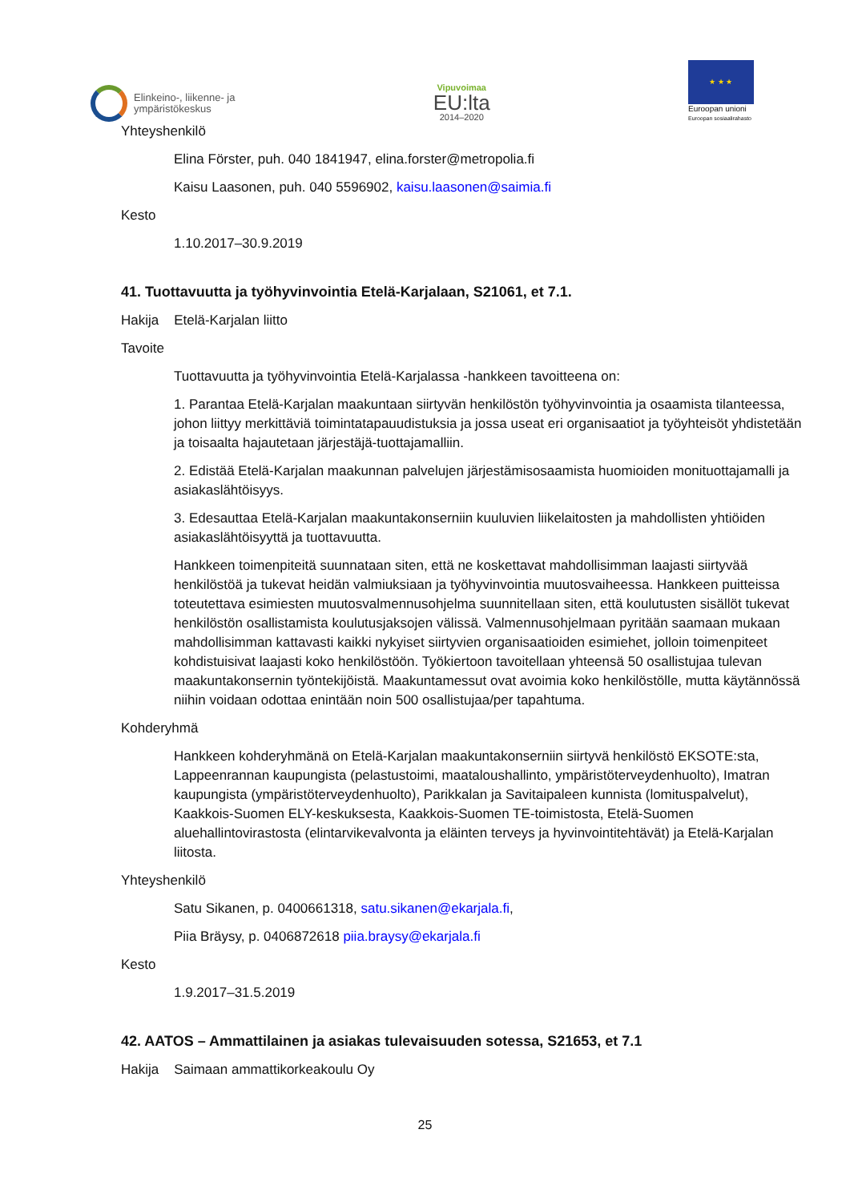Elinkeino-, liikenne- ja
ympäristökeskus
Vipuvoimaa
EU:lta
2014–2020
★ ★ ★
Euroopan unioni
Euroopan sosiaalirahasto
Yhteyshenkilö
Elina Förster, puh. 040 1841947, elina.forster@metropolia.fi
Kaisu Laasonen, puh. 040 5596902, kaisu.laasonen@saimia.fi
Kesto
1.10.2017–30.9.2019
41. Tuottavuutta ja työhyvinvointia Etelä-Karjalaan, S21061, et 7.1.
Hakija Etelä-Karjalan liitto
Tavoite
Tuottavuutta ja työhyvinvointia Etelä-Karjalassa -hankkeen tavoitteena on:
1. Parantaa Etelä-Karjalan maakuntaan siirtyvän henkilöstön työhyvinvointia ja osaamista tilanteessa, johon liittyy merkittäviä toimintatapauudistuksia ja jossa useat eri organisaatiot ja työyhteisöt yhdistetään ja toisaalta hajautetaan järjestäjä-tuottajamalliin.
2. Edistää Etelä-Karjalan maakunnan palvelujen järjestämisosaamista huomioiden monituottajamalli ja asiakaslähtöisyys.
3. Edesauttaa Etelä-Karjalan maakuntakonserniin kuuluvien liikelaitosten ja mahdollisten yhtiöiden asiakaslähtöisyyttä ja tuottavuutta.
Hankkeen toimenpiteitä suunnataan siten, että ne koskettavat mahdollisimman laajasti siirtyvää henkilöstöä ja tukevat heidän valmiuksiaan ja työhyvinvointia muutosvaiheessa. Hankkeen puitteissa toteutettava esimiesten muutosvalmennusohjelma suunnitellaan siten, että koulutusten sisällöt tukevat henkilöstön osallistamista koulutusjaksojen välissä. Valmennusohjelmaan pyritään saamaan mukaan mahdollisimman kattavasti kaikki nykyiset siirtyvien organisaatioiden esimiehet, jolloin toimenpiteet kohdistuisivat laajasti koko henkilöstöön. Työkiertoon tavoitellaan yhteensä 50 osallistujaa tulevan maakuntakonsernin työntekijöistä. Maakuntamessut ovat avoimia koko henkilöstölle, mutta käytännössä niihin voidaan odottaa enintään noin 500 osallistujaa/per tapahtuma.
Kohderyhmä
Hankkeen kohderyhmänä on Etelä-Karjalan maakuntakonserniin siirtyvä henkilöstö EKSOTE:sta, Lappeenrannan kaupungista (pelastustoimi, maataloushallinto, ympäristöterveydenhuolto), Imatran kaupungista (ympäristöterveydenhuolto), Parikkalan ja Savitaipaleen kunnista (lomituspalvelut), Kaakkois-Suomen ELY-keskuksesta, Kaakkois-Suomen TE-toimistosta, Etelä-Suomen aluehallintovirastosta (elintarvikevalvonta ja eläinten terveys ja hyvinvointitehtävät) ja Etelä-Karjalan liitosta.
Yhteyshenkilö
Satu Sikanen, p. 0400661318, satu.sikanen@ekarjala.fi,
Piia Bräysy, p. 0406872618 piia.braysy@ekarjala.fi
Kesto
1.9.2017–31.5.2019
42. AATOS – Ammattilainen ja asiakas tulevaisuuden sotessa, S21653, et 7.1
Hakija Saimaan ammattikorkeakoulu Oy
25